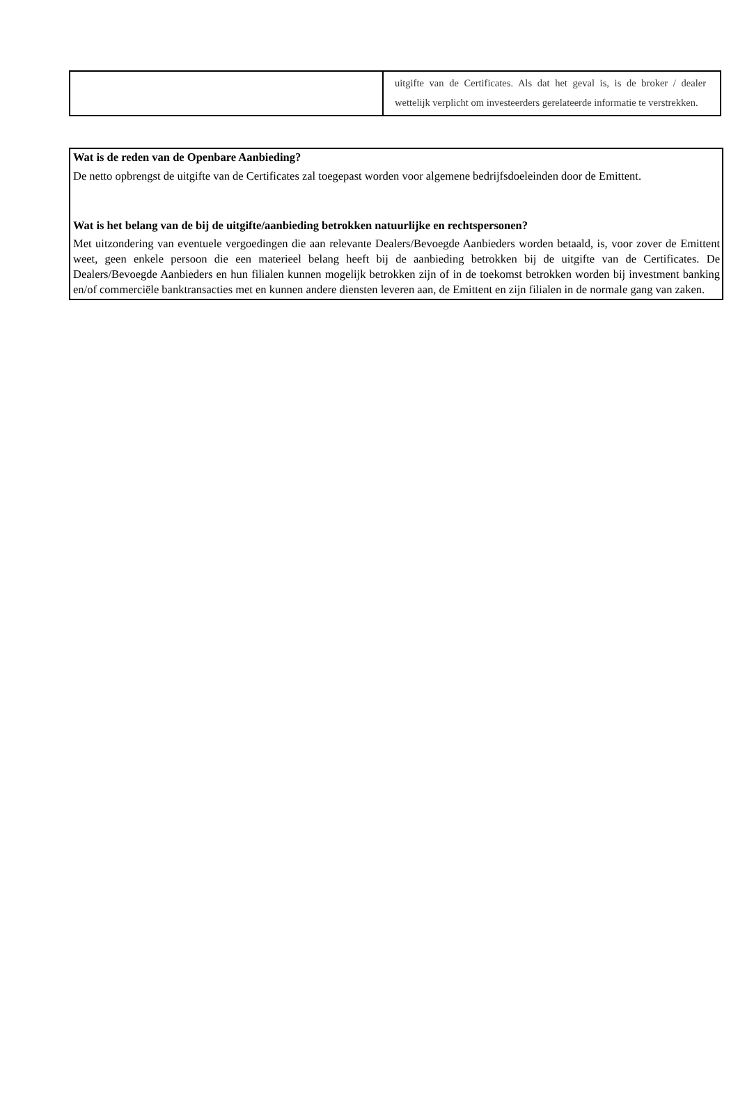| | uitgifte van de Certificates. Als dat het geval is, is de broker / dealer wettelijk verplicht om investeerders gerelateerde informatie te verstrekken. |
Wat is de reden van de Openbare Aanbieding?
De netto opbrengst de uitgifte van de Certificates zal toegepast worden voor algemene bedrijfsdoeleinden door de Emittent.
Wat is het belang van de bij de uitgifte/aanbieding betrokken natuurlijke en rechtspersonen?
Met uitzondering van eventuele vergoedingen die aan relevante Dealers/Bevoegde Aanbieders worden betaald, is, voor zover de Emittent weet, geen enkele persoon die een materieel belang heeft bij de aanbieding betrokken bij de uitgifte van de Certificates. De Dealers/Bevoegde Aanbieders en hun filialen kunnen mogelijk betrokken zijn of in de toekomst betrokken worden bij investment banking en/of commerciële banktransacties met en kunnen andere diensten leveren aan, de Emittent en zijn filialen in de normale gang van zaken.